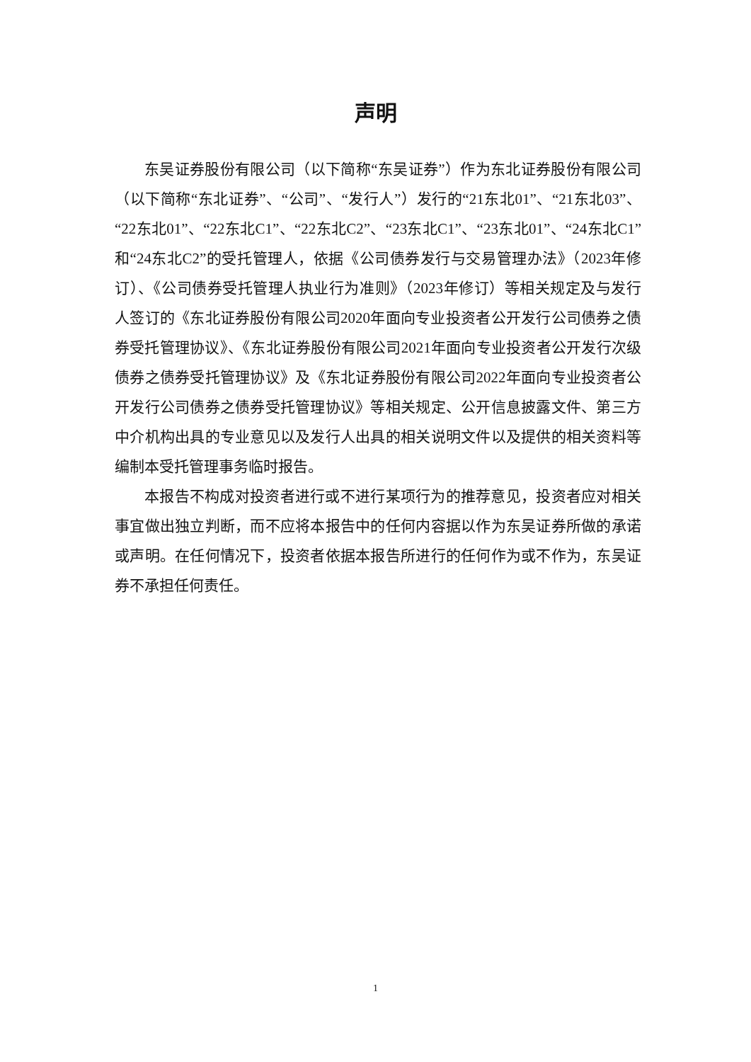声明
东吴证券股份有限公司（以下简称“东吴证券”）作为东北证券股份有限公司（以下简称“东北证券”、“公司”、“发行人”）发行的“21东北01”、“21东北03”、“22东北01”、“22东北C1”、“22东北C2”、“23东北C1”、“23东北01”、“24东北C1”和“24东北C2”的受托管理人，依据《公司债券发行与交易管理办法》（2023年修订）、《公司债券受托管理人执业行为准则》（2023年修订）等相关规定及与发行人签订的《东北证券股份有限公司2020年面向专业投资者公开发行公司债券之债券受托管理协议》、《东北证券股份有限公司2021年面向专业投资者公开发行次级债券之债券受托管理协议》及《东北证券股份有限公司2022年面向专业投资者公开发行公司债券之债券受托管理协议》等相关规定、公开信息披露文件、第三方中介机构出具的专业意见以及发行人出具的相关说明文件以及提供的相关资料等编制本受托管理事务临时报告。
本报告不构成对投资者进行或不进行某项行为的推荐意见，投资者应对相关事宜做出独立判断，而不应将本报告中的任何内容据以作为东吴证券所做的承诺或声明。在任何情况下，投资者依据本报告所进行的任何作为或不作为，东吴证券不承担任何责任。
1